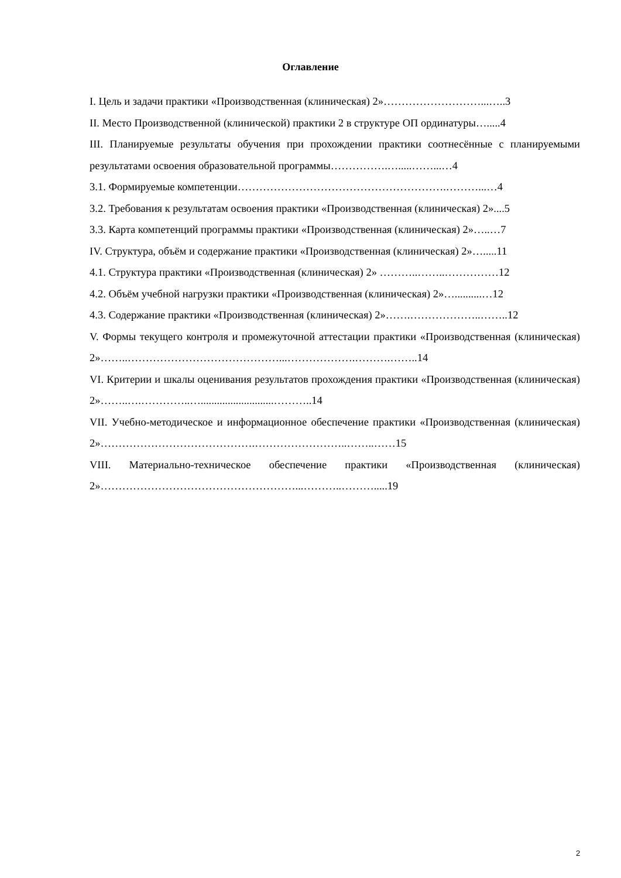Оглавление
I. Цель и задачи практики «Производственная (клиническая) 2»………………………...…..3
II. Место Производственной (клинической) практики 2 в структуре ОП ординатуры….....4
III. Планируемые результаты обучения при прохождении практики соотнесённые с планируемыми результатами освоения образовательной программы…………….….....……...…4
3.1. Формируемые компетенции………………………………………………….………...…4
3.2. Требования к результатам освоения практики «Производственная (клиническая) 2»....5
3.3. Карта компетенций программы практики «Производственная (клиническая) 2»…..…7
IV. Структура, объём и содержание практики «Производственная (клиническая) 2»….....11
4.1. Структура практики «Производственная (клиническая) 2» ………..……..……………12
4.2. Объём учебной нагрузки практики «Производственная (клиническая) 2»…..........…12
4.3. Содержание практики «Производственная (клиническая) 2»…….………………..……..12
V. Формы текущего контроля и промежуточной аттестации практики «Производственная (клиническая) 2»……..……………………………………...……………….……….……..14
VI. Критерии и шкалы оценивания результатов прохождения практики «Производственная (клиническая) 2»……..….…………..…...........................………..14
VII. Учебно-методическое и информационное обеспечение практики «Производственная (клиническая) 2»…………………………………….……………………..……..……15
VIII. Материально-техническое обеспечение практики «Производственная (клиническая) 2»………………………………………………...………..……….....19
2